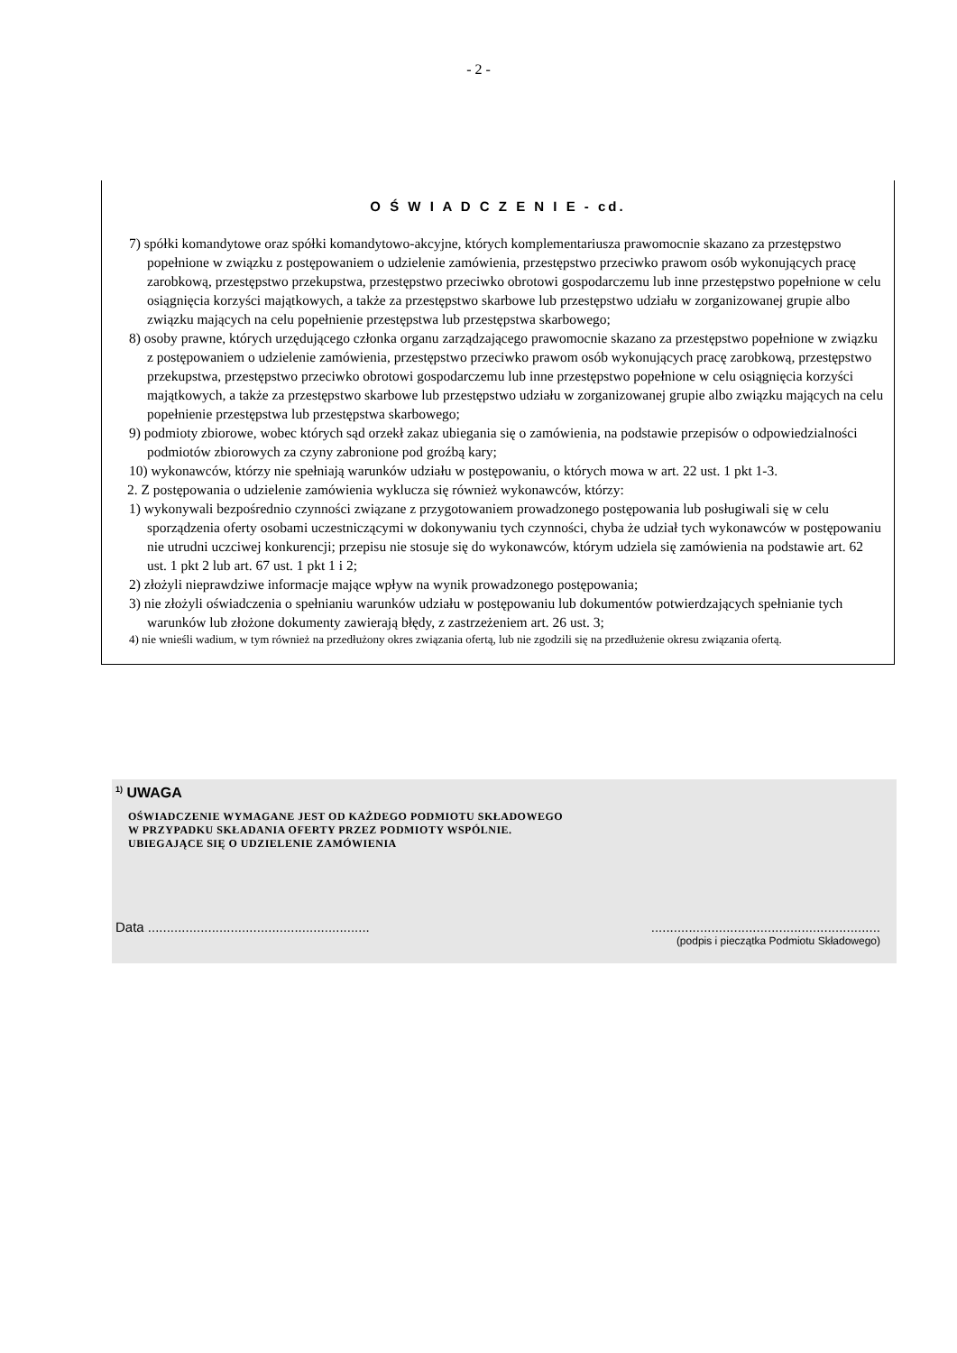- 2 -
O Ś W I A D C Z E N I E - cd.
7) spółki komandytowe oraz spółki komandytowo-akcyjne, których komplementariusza prawomocnie skazano za przestępstwo popełnione w związku z postępowaniem o udzielenie zamówienia, przestępstwo przeciwko prawom osób wykonujących pracę zarobkową, przestępstwo przekupstwa, przestępstwo przeciwko obrotowi gospodarczemu lub inne przestępstwo popełnione w celu osiągnięcia korzyści majątkowych, a także za przestępstwo skarbowe lub przestępstwo udziału w zorganizowanej grupie albo związku mających na celu popełnienie przestępstwa lub przestępstwa skarbowego;
8) osoby prawne, których urzędującego członka organu zarządzającego prawomocnie skazano za przestępstwo popełnione w związku z postępowaniem o udzielenie zamówienia, przestępstwo przeciwko prawom osób wykonujących pracę zarobkową, przestępstwo przekupstwa, przestępstwo przeciwko obrotowi gospodarczemu lub inne przestępstwo popełnione w celu osiągnięcia korzyści majątkowych, a także za przestępstwo skarbowe lub przestępstwo udziału w zorganizowanej grupie albo związku mających na celu popełnienie przestępstwa lub przestępstwa skarbowego;
9) podmioty zbiorowe, wobec których sąd orzekł zakaz ubiegania się o zamówienia, na podstawie przepisów o odpowiedzialności podmiotów zbiorowych za czyny zabronione pod groźbą kary;
10) wykonawców, którzy nie spełniają warunków udziału w postępowaniu, o których mowa w art. 22 ust. 1 pkt 1-3.
2. Z postępowania o udzielenie zamówienia wyklucza się również wykonawców, którzy:
1) wykonywali bezpośrednio czynności związane z przygotowaniem prowadzonego postępowania lub posługiwali się w celu sporządzenia oferty osobami uczestniczącymi w dokonywaniu tych czynności, chyba że udział tych wykonawców w postępowaniu nie utrudni uczciwej konkurencji; przepisu nie stosuje się do wykonawców, którym udziela się zamówienia na podstawie art. 62 ust. 1 pkt 2 lub art. 67 ust. 1 pkt 1 i 2;
2) złożyli nieprawdziwe informacje mające wpływ na wynik prowadzonego postępowania;
3) nie złożyli oświadczenia o spełnianiu warunków udziału w postępowaniu lub dokumentów potwierdzających spełnianie tych warunków lub złożone dokumenty zawierają błędy, z zastrzeżeniem art. 26 ust. 3;
4) nie wnieśli wadium, w tym również na przedłużony okres związania ofertą, lub nie zgodzili się na przedłużenie okresu związania ofertą.
<sup>1)</sup> UWAGA
OŚWIADCZENIE WYMAGANE JEST OD KAŻDEGO PODMIOTU SKŁADOWEGO
W PRZYPADKU SKŁADANIA OFERTY PRZEZ PODMIOTY WSPÓLNIE.
UBIEGAJĄCE SIĘ O UDZIELENIE ZAMÓWIENIA
Data ........................................................................................................................
(podpis i pieczątka Podmiotu Składowego)